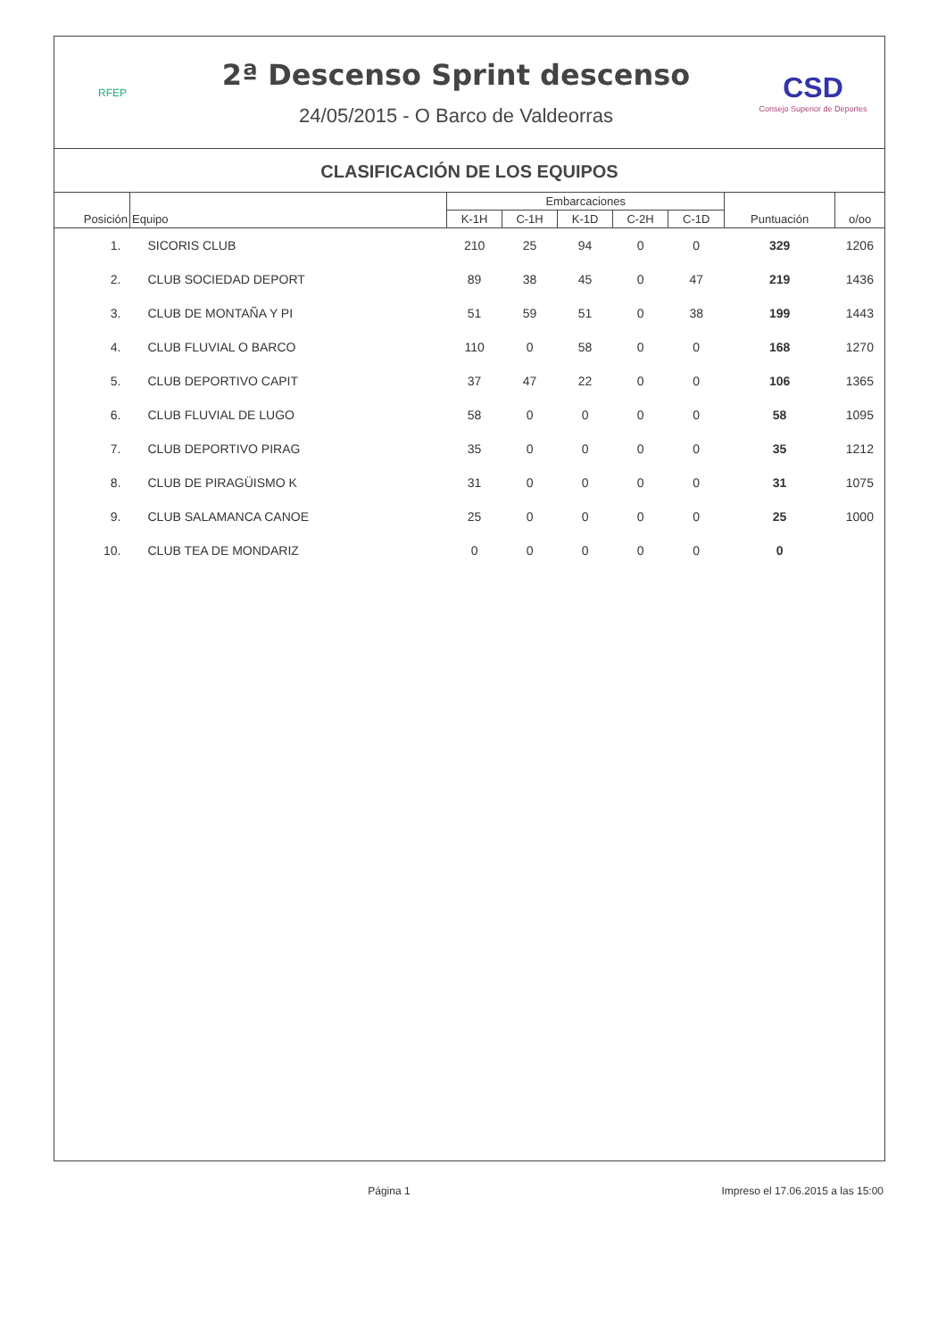RFEP
2ª Descenso Sprint descenso
24/05/2015 - O Barco de Valdeorras
CSD
Consejo Superior de Deportes
CLASIFICACIÓN DE LOS EQUIPOS
| Posición | Equipo | Embarcaciones | | | | | Puntuación | o/oo |
| --- | --- | --- | --- | --- | --- | --- | --- | --- |
| | | K-1H | C-1H | K-1D | C-2H | C-1D | | |
| 1. | SICORIS CLUB | 210 | 25 | 94 | 0 | 0 | 329 | 1206 |
| 2. | CLUB SOCIEDAD DEPORT | 89 | 38 | 45 | 0 | 47 | 219 | 1436 |
| 3. | CLUB DE MONTAÑA Y PI | 51 | 59 | 51 | 0 | 38 | 199 | 1443 |
| 4. | CLUB FLUVIAL O BARCO | 110 | 0 | 58 | 0 | 0 | 168 | 1270 |
| 5. | CLUB DEPORTIVO CAPIT | 37 | 47 | 22 | 0 | 0 | 106 | 1365 |
| 6. | CLUB FLUVIAL DE LUGO | 58 | 0 | 0 | 0 | 0 | 58 | 1095 |
| 7. | CLUB DEPORTIVO PIRAG | 35 | 0 | 0 | 0 | 0 | 35 | 1212 |
| 8. | CLUB DE PIRAGÜISMO K | 31 | 0 | 0 | 0 | 0 | 31 | 1075 |
| 9. | CLUB SALAMANCA CANOE | 25 | 0 | 0 | 0 | 0 | 25 | 1000 |
| 10. | CLUB TEA DE MONDARIZ | 0 | 0 | 0 | 0 | 0 | 0 | |
Página 1 Impreso el 17.06.2015 a las 15:00